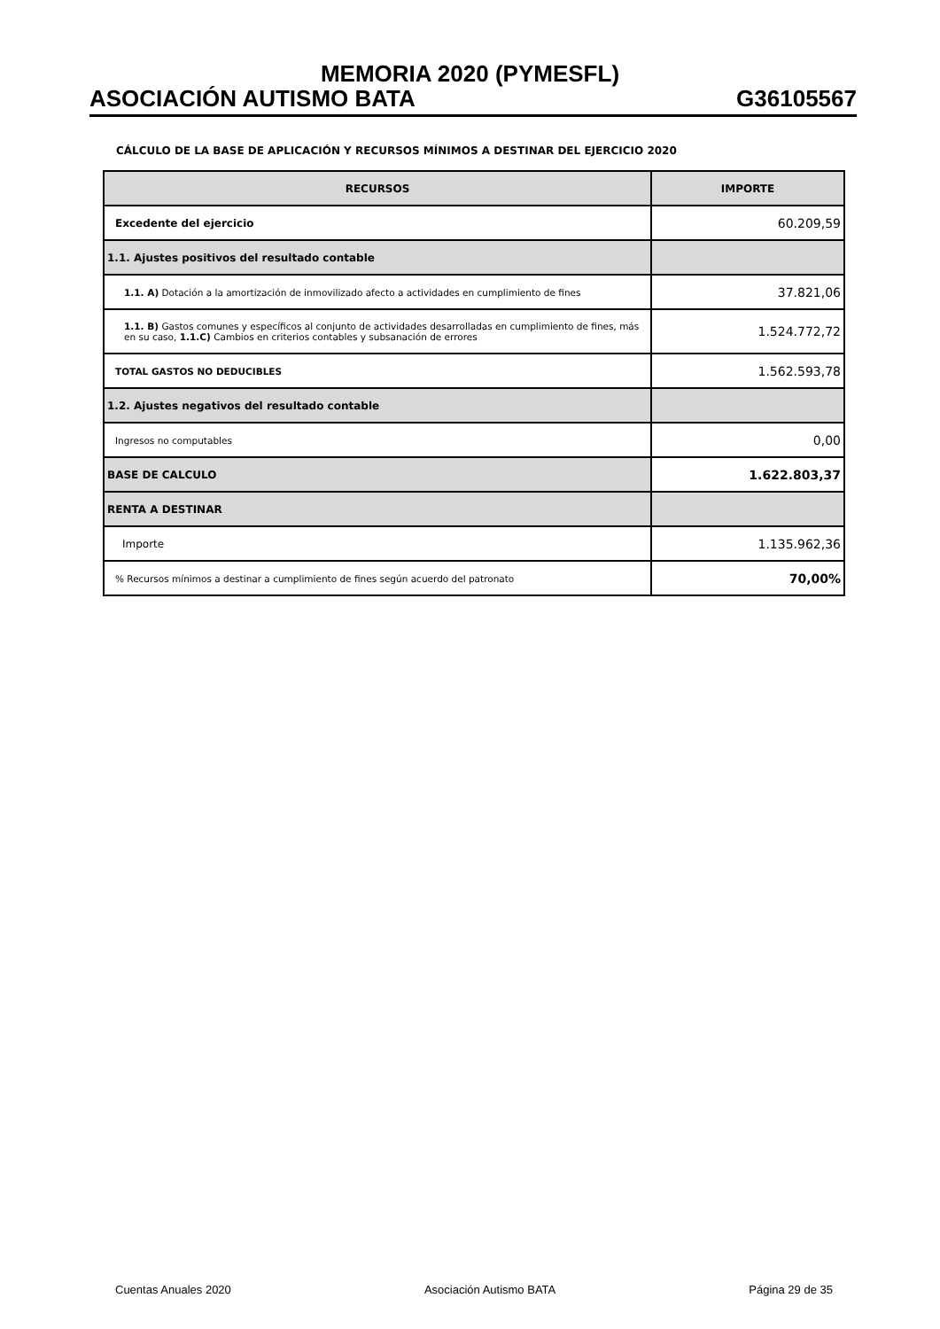MEMORIA 2020 (PYMESFL)
ASOCIACIÓN AUTISMO BATA G36105567
CÁLCULO DE LA BASE DE APLICACIÓN Y RECURSOS MÍNIMOS A DESTINAR DEL EJERCICIO 2020
| RECURSOS | IMPORTE |
| --- | --- |
| Excedente del ejercicio | 60.209,59 |
| 1.1. Ajustes positivos del resultado contable | |
| 1.1. A) Dotación a la amortización de inmovilizado afecto a actividades en cumplimiento de fines | 37.821,06 |
| 1.1. B) Gastos comunes y específicos al conjunto de actividades desarrolladas en cumplimiento de fines, más en su caso, 1.1.C) Cambios en criterios contables y subsanación de errores | 1.524.772,72 |
| TOTAL GASTOS NO DEDUCIBLES | 1.562.593,78 |
| 1.2. Ajustes negativos del resultado contable | |
| Ingresos no computables | 0,00 |
| BASE DE CALCULO | 1.622.803,37 |
| RENTA A DESTINAR | |
| Importe | 1.135.962,36 |
| % Recursos mínimos a destinar a cumplimiento de fines según acuerdo del patronato | 70,00% |
Cuentas Anuales 2020 Asociación Autismo BATA Página 29 de 35